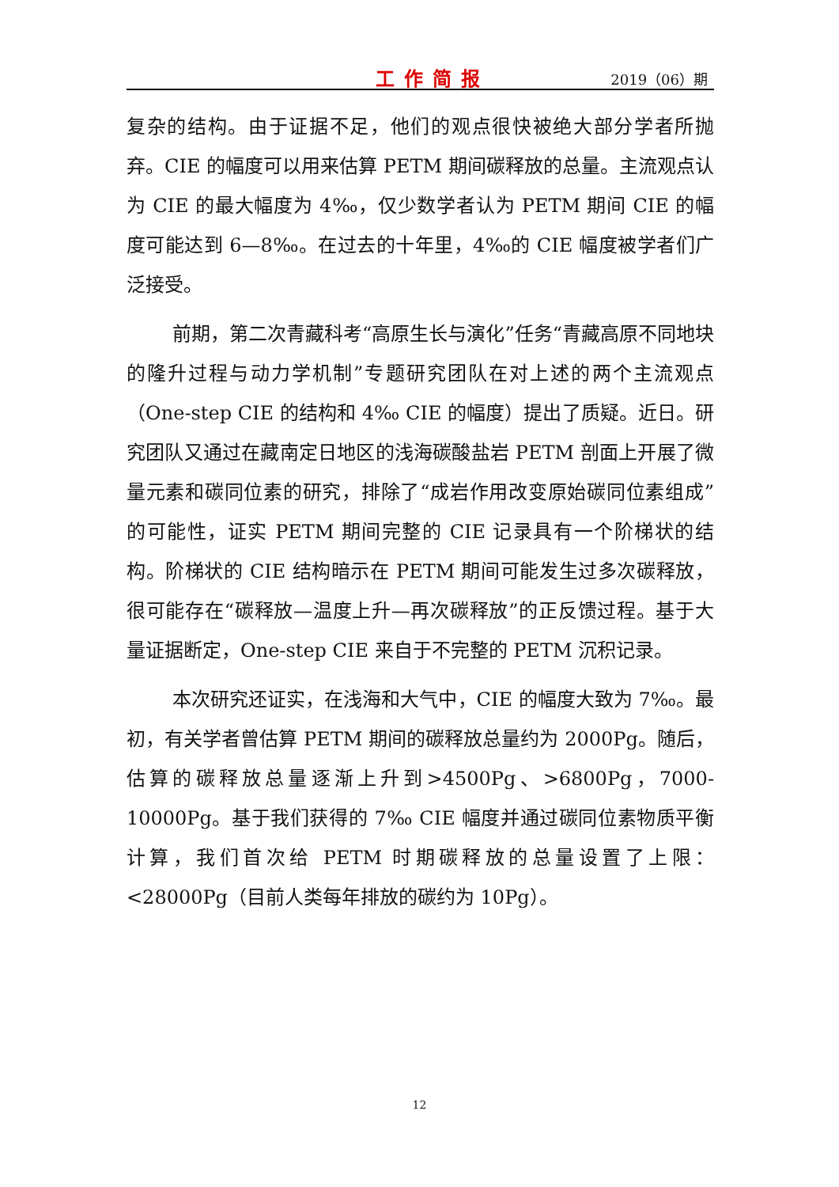工作简报 2019（06）期
复杂的结构。由于证据不足，他们的观点很快被绝大部分学者所抛弃。CIE 的幅度可以用来估算 PETM 期间碳释放的总量。主流观点认为 CIE 的最大幅度为 4‰，仅少数学者认为 PETM 期间 CIE 的幅度可能达到 6—8‰。在过去的十年里，4‰的 CIE 幅度被学者们广泛接受。
前期，第二次青藏科考“高原生长与演化”任务“青藏高原不同地块的隆升过程与动力学机制”专题研究团队在对上述的两个主流观点（One-step CIE 的结构和 4‰ CIE 的幅度）提出了质疑。近日。研究团队又通过在藏南定日地区的浅海碳酸盐岩 PETM 剖面上开展了微量元素和碳同位素的研究，排除了“成岩作用改变原始碳同位素组成”的可能性，证实 PETM 期间完整的 CIE 记录具有一个阶梯状的结构。阶梯状的 CIE 结构暗示在 PETM 期间可能发生过多次碳释放，很可能存在“碳释放—温度上升—再次碳释放”的正反馈过程。基于大量证据断定，One-step CIE 来自于不完整的 PETM 沉积记录。
本次研究还证实，在浅海和大气中，CIE 的幅度大致为 7‰。最初，有关学者曾估算 PETM 期间的碳释放总量约为 2000Pg。随后，估算的碳释放总量逐渐上升到>4500Pg、>6800Pg，7000-10000Pg。基于我们获得的 7‰ CIE 幅度并通过碳同位素物质平衡计算，我们首次给 PETM 时期碳释放的总量设置了上限：<28000Pg（目前人类每年排放的碳约为 10Pg）。
12